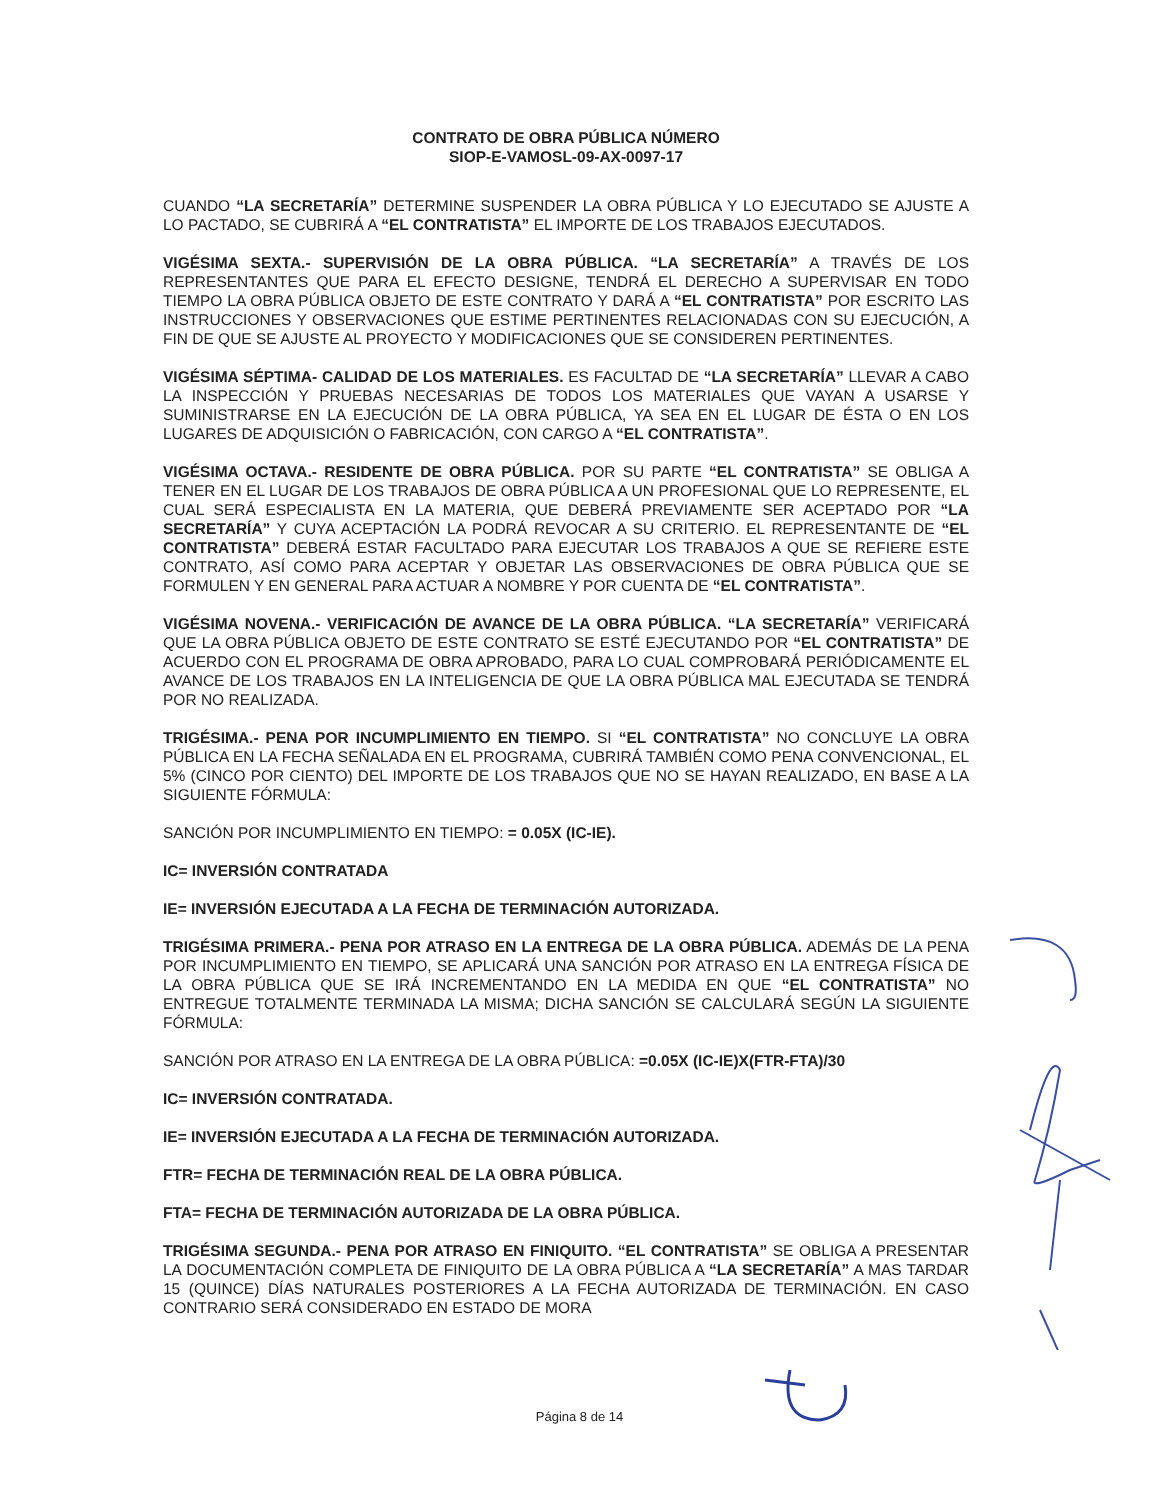CONTRATO DE OBRA PÚBLICA NÚMERO
SIOP-E-VAMOSL-09-AX-0097-17
CUANDO “LA SECRETARÍA” DETERMINE SUSPENDER LA OBRA PÚBLICA Y LO EJECUTADO SE AJUSTE A LO PACTADO, SE CUBRIRÁ A “EL CONTRATISTA” EL IMPORTE DE LOS TRABAJOS EJECUTADOS.
VIGÉSIMA SEXTA.- SUPERVISIÓN DE LA OBRA PÚBLICA. “LA SECRETARÍA” A TRAVÉS DE LOS REPRESENTANTES QUE PARA EL EFECTO DESIGNE, TENDRÁ EL DERECHO A SUPERVISAR EN TODO TIEMPO LA OBRA PÚBLICA OBJETO DE ESTE CONTRATO Y DARÁ A “EL CONTRATISTA” POR ESCRITO LAS INSTRUCCIONES Y OBSERVACIONES QUE ESTIME PERTINENTES RELACIONADAS CON SU EJECUCIÓN, A FIN DE QUE SE AJUSTE AL PROYECTO Y MODIFICACIONES QUE SE CONSIDEREN PERTINENTES.
VIGÉSIMA SÉPTIMA- CALIDAD DE LOS MATERIALES. ES FACULTAD DE “LA SECRETARÍA” LLEVAR A CABO LA INSPECCIÓN Y PRUEBAS NECESARIAS DE TODOS LOS MATERIALES QUE VAYAN A USARSE Y SUMINISTRARSE EN LA EJECUCIÓN DE LA OBRA PÚBLICA, YA SEA EN EL LUGAR DE ÉSTA O EN LOS LUGARES DE ADQUISICIÓN O FABRICACIÓN, CON CARGO A “EL CONTRATISTA”.
VIGÉSIMA OCTAVA.- RESIDENTE DE OBRA PÚBLICA. POR SU PARTE “EL CONTRATISTA” SE OBLIGA A TENER EN EL LUGAR DE LOS TRABAJOS DE OBRA PÚBLICA A UN PROFESIONAL QUE LO REPRESENTE, EL CUAL SERÁ ESPECIALISTA EN LA MATERIA, QUE DEBERÁ PREVIAMENTE SER ACEPTADO POR “LA SECRETARÍA” Y CUYA ACEPTACIÓN LA PODRÁ REVOCAR A SU CRITERIO. EL REPRESENTANTE DE “EL CONTRATISTA” DEBERÁ ESTAR FACULTADO PARA EJECUTAR LOS TRABAJOS A QUE SE REFIERE ESTE CONTRATO, ASÍ COMO PARA ACEPTAR Y OBJETAR LAS OBSERVACIONES DE OBRA PÚBLICA QUE SE FORMULEN Y EN GENERAL PARA ACTUAR A NOMBRE Y POR CUENTA DE “EL CONTRATISTA”.
VIGÉSIMA NOVENA.- VERIFICACIÓN DE AVANCE DE LA OBRA PÚBLICA. “LA SECRETARÍA” VERIFICARÁ QUE LA OBRA PÚBLICA OBJETO DE ESTE CONTRATO SE ESTÉ EJECUTANDO POR “EL CONTRATISTA” DE ACUERDO CON EL PROGRAMA DE OBRA APROBADO, PARA LO CUAL COMPROBARÁ PERIÓDICAMENTE EL AVANCE DE LOS TRABAJOS EN LA INTELIGENCIA DE QUE LA OBRA PÚBLICA MAL EJECUTADA SE TENDRÁ POR NO REALIZADA.
TRIGÉSIMA.- PENA POR INCUMPLIMIENTO EN TIEMPO. SI “EL CONTRATISTA” NO CONCLUYE LA OBRA PÚBLICA EN LA FECHA SEÑALADA EN EL PROGRAMA, CUBRIRÁ TAMBIÉN COMO PENA CONVENCIONAL, EL 5% (CINCO POR CIENTO) DEL IMPORTE DE LOS TRABAJOS QUE NO SE HAYAN REALIZADO, EN BASE A LA SIGUIENTE FÓRMULA:
SANCIÓN POR INCUMPLIMIENTO EN TIEMPO: = 0.05X (IC-IE).
IC= INVERSIÓN CONTRATADA
IE= INVERSIÓN EJECUTADA A LA FECHA DE TERMINACIÓN AUTORIZADA.
TRIGÉSIMA PRIMERA.- PENA POR ATRASO EN LA ENTREGA DE LA OBRA PÚBLICA. ADEMÁS DE LA PENA POR INCUMPLIMIENTO EN TIEMPO, SE APLICARÁ UNA SANCIÓN POR ATRASO EN LA ENTREGA FÍSICA DE LA OBRA PÚBLICA QUE SE IRÁ INCREMENTANDO EN LA MEDIDA EN QUE “EL CONTRATISTA” NO ENTREGUE TOTALMENTE TERMINADA LA MISMA; DICHA SANCIÓN SE CALCULARÁ SEGÚN LA SIGUIENTE FÓRMULA:
SANCIÓN POR ATRASO EN LA ENTREGA DE LA OBRA PÚBLICA: =0.05X (IC-IE)X(FTR-FTA)/30
IC= INVERSIÓN CONTRATADA.
IE= INVERSIÓN EJECUTADA A LA FECHA DE TERMINACIÓN AUTORIZADA.
FTR= FECHA DE TERMINACIÓN REAL DE LA OBRA PÚBLICA.
FTA= FECHA DE TERMINACIÓN AUTORIZADA DE LA OBRA PÚBLICA.
TRIGÉSIMA SEGUNDA.- PENA POR ATRASO EN FINIQUITO. “EL CONTRATISTA” SE OBLIGA A PRESENTAR LA DOCUMENTACIÓN COMPLETA DE FINIQUITO DE LA OBRA PÚBLICA A “LA SECRETARÍA” A MAS TARDAR 15 (QUINCE) DÍAS NATURALES POSTERIORES A LA FECHA AUTORIZADA DE TERMINACIÓN. EN CASO CONTRARIO SERÁ CONSIDERADO EN ESTADO DE MORA
Página 8 de 14